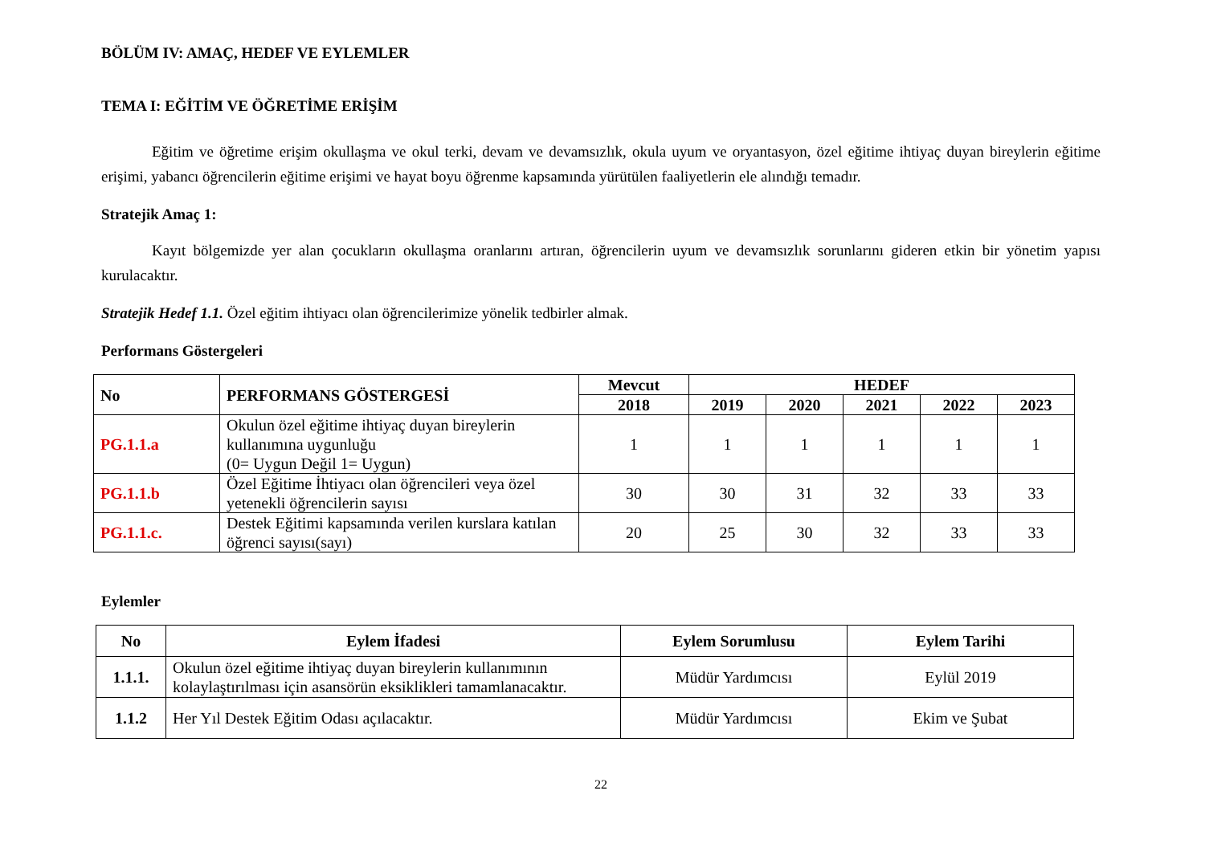BÖLÜM IV: AMAÇ, HEDEF VE EYLEMLER
TEMA I: EĞİTİM VE ÖĞRETİME ERİŞİM
Eğitim ve öğretime erişim okullaşma ve okul terki, devam ve devamsızlık, okula uyum ve oryantasyon, özel eğitime ihtiyaç duyan bireylerin eğitime erişimi, yabancı öğrencilerin eğitime erişimi ve hayat boyu öğrenme kapsamında yürütülen faaliyetlerin ele alındığı temadır.
Stratejik Amaç 1:
Kayıt bölgemizde yer alan çocukların okullaşma oranlarını artıran, öğrencilerin uyum ve devamsızlık sorunlarını gideren etkin bir yönetim yapısı kurulacaktır.
Stratejik Hedef 1.1. Özel eğitim ihtiyacı olan öğrencilerimize yönelik tedbirler almak.
Performans Göstergeleri
| No | PERFORMANS GÖSTERGESİ | Mevcut | HEDEF | | | | |
| --- | --- | --- | --- | --- | --- | --- | --- |
| | | 2018 | 2019 | 2020 | 2021 | 2022 | 2023 |
| PG.1.1.a | Okulun özel eğitime ihtiyaç duyan bireylerin kullanımına uygunluğu (0= Uygun Değil 1= Uygun) | 1 | 1 | 1 | 1 | 1 | 1 |
| PG.1.1.b | Özel Eğitime İhtiyacı olan öğrencileri veya özel yetenekli öğrencilerin sayısı | 30 | 30 | 31 | 32 | 33 | 33 |
| PG.1.1.c. | Destek Eğitimi kapsamında verilen kurslara katılan öğrenci sayısı(sayı) | 20 | 25 | 30 | 32 | 33 | 33 |
Eylemler
| No | Eylem İfadesi | Eylem Sorumlusu | Eylem Tarihi |
| --- | --- | --- | --- |
| 1.1.1. | Okulun özel eğitime ihtiyaç duyan bireylerin kullanımının kolaylaştırılması için asansörün eksiklikleri tamamlanacaktır. | Müdür Yardımcısı | Eylül 2019 |
| 1.1.2 | Her Yıl Destek Eğitim Odası açılacaktır. | Müdür Yardımcısı | Ekim ve Şubat |
22